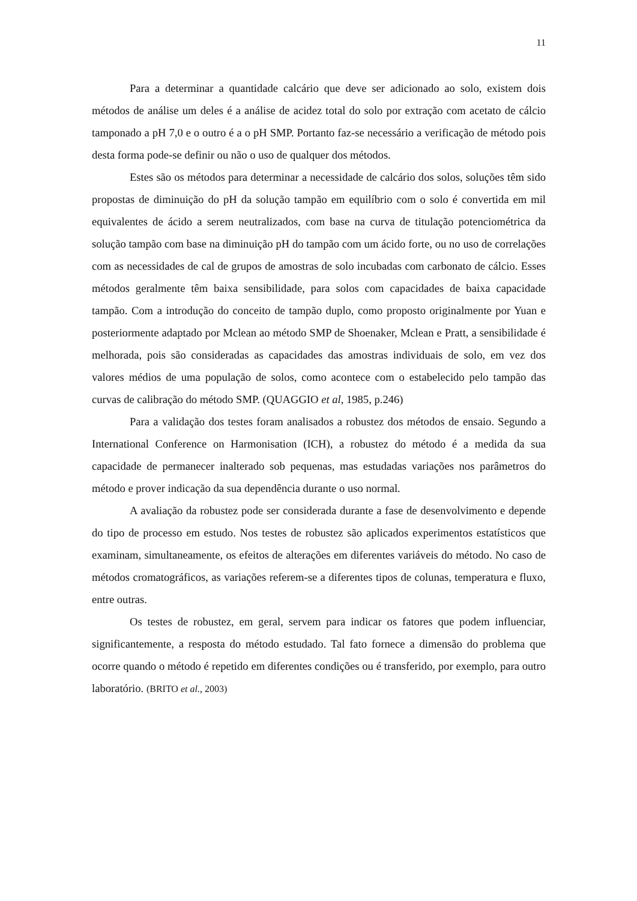11
Para a determinar a quantidade calcário que deve ser adicionado ao solo, existem dois métodos de análise um deles é a análise de acidez total do solo por extração com acetato de cálcio tamponado a pH 7,0 e o outro é a o pH SMP. Portanto faz-se necessário a verificação de método pois desta forma pode-se definir ou não o uso de qualquer dos métodos.
Estes são os métodos para determinar a necessidade de calcário dos solos, soluções têm sido propostas de diminuição do pH da solução tampão em equilíbrio com o solo é convertida em mil equivalentes de ácido a serem neutralizados, com base na curva de titulação potenciométrica da solução tampão com base na diminuição pH do tampão com um ácido forte, ou no uso de correlações com as necessidades de cal de grupos de amostras de solo incubadas com carbonato de cálcio. Esses métodos geralmente têm baixa sensibilidade, para solos com capacidades de baixa capacidade tampão. Com a introdução do conceito de tampão duplo, como proposto originalmente por Yuan e posteriormente adaptado por Mclean ao método SMP de Shoenaker, Mclean e Pratt, a sensibilidade é melhorada, pois são consideradas as capacidades das amostras individuais de solo, em vez dos valores médios de uma população de solos, como acontece com o estabelecido pelo tampão das curvas de calibração do método SMP. (QUAGGIO et al, 1985, p.246)
Para a validação dos testes foram analisados a robustez dos métodos de ensaio. Segundo a International Conference on Harmonisation (ICH), a robustez do método é a medida da sua capacidade de permanecer inalterado sob pequenas, mas estudadas variações nos parâmetros do método e prover indicação da sua dependência durante o uso normal.
A avaliação da robustez pode ser considerada durante a fase de desenvolvimento e depende do tipo de processo em estudo. Nos testes de robustez são aplicados experimentos estatísticos que examinam, simultaneamente, os efeitos de alterações em diferentes variáveis do método. No caso de métodos cromatográficos, as variações referem-se a diferentes tipos de colunas, temperatura e fluxo, entre outras.
Os testes de robustez, em geral, servem para indicar os fatores que podem influenciar, significantemente, a resposta do método estudado. Tal fato fornece a dimensão do problema que ocorre quando o método é repetido em diferentes condições ou é transferido, por exemplo, para outro laboratório. (BRITO et al., 2003)